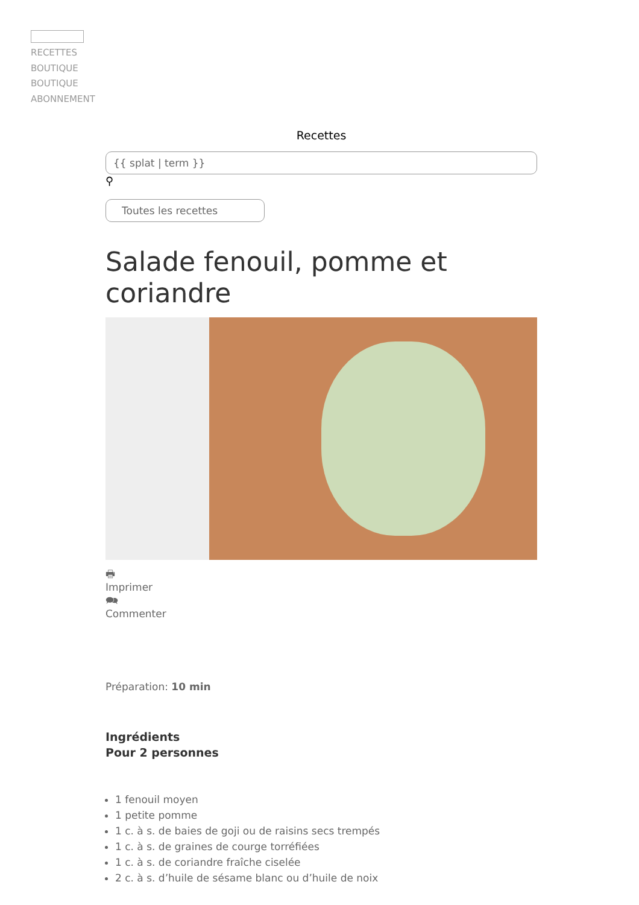RECETTES
BOUTIQUE
BOUTIQUE
ABONNEMENT
Recettes
{{ splat | term }}
⚲
Toutes les recettes
Salade fenouil, pomme et coriandre
🖶
Imprimer
🗪
Commenter
Préparation: 10 min
Ingrédients
Pour 2 personnes
1 fenouil moyen
1 petite pomme
1 c. à s. de baies de goji ou de raisins secs trempés
1 c. à s. de graines de courge torréfiées
1 c. à s. de coriandre fraîche ciselée
2 c. à s. d’huile de sésame blanc ou d’huile de noix